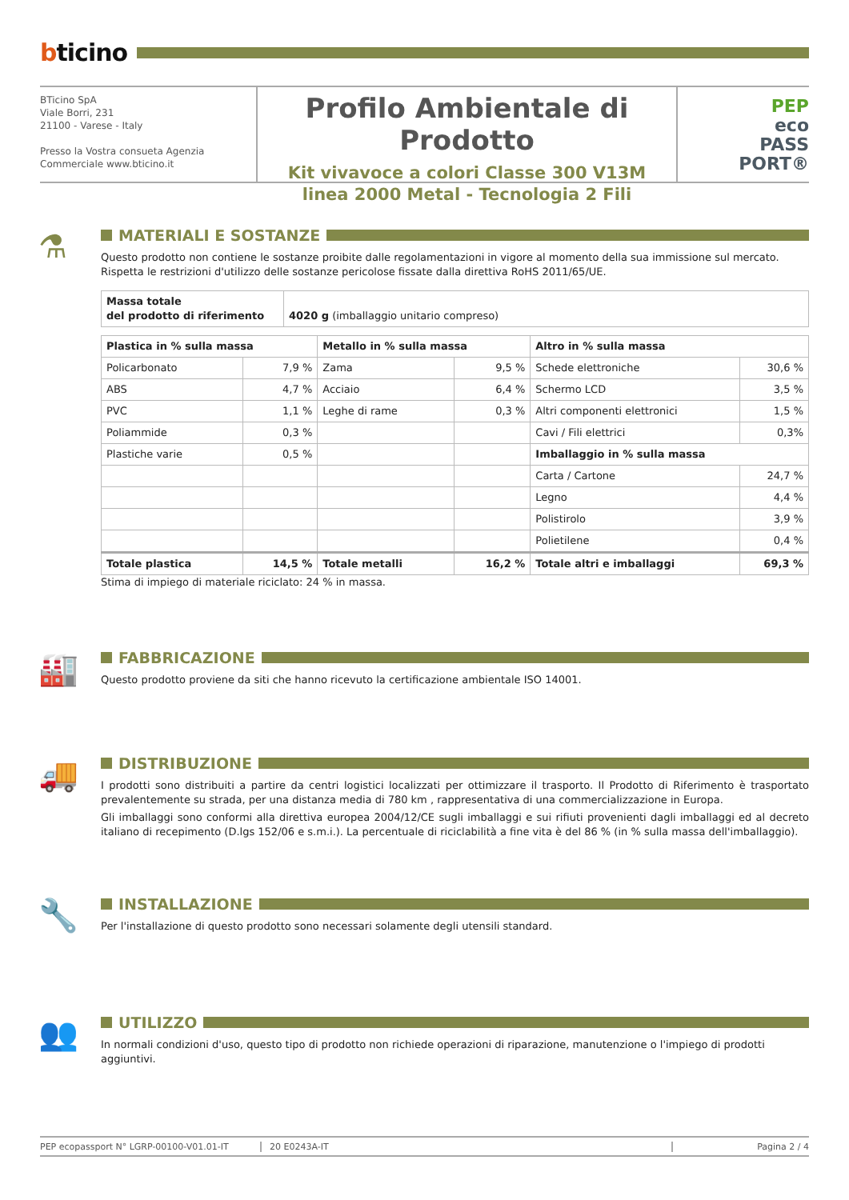bticino
BTicino SpA
Viale Borri, 231
21100 - Varese - Italy
Presso la Vostra consueta Agenzia
Commerciale www.bticino.it
Profilo Ambientale di Prodotto
Kit vivavoce a colori Classe 300 V13M
linea 2000 Metal - Tecnologia 2 Fili
PEP
eco
PASS
PORT®
⚗
MATERIALI E SOSTANZE
Questo prodotto non contiene le sostanze proibite dalle regolamentazioni in vigore al momento della sua immissione sul mercato.
Rispetta le restrizioni d'utilizzo delle sostanze pericolose fissate dalla direttiva RoHS 2011/65/UE.
| Massa totale del prodotto di riferimento | 4020 g (imballaggio unitario compreso) |
| Plastica in % sulla massa | | Metallo in % sulla massa | | Altro in % sulla massa | |
| --- | --- | --- | --- | --- | --- |
| Policarbonato | 7,9 % | Zama | 9,5 % | Schede elettroniche | 30,6 % |
| ABS | 4,7 % | Acciaio | 6,4 % | Schermo LCD | 3,5 % |
| PVC | 1,1 % | Leghe di rame | 0,3 % | Altri componenti elettronici | 1,5 % |
| Poliammide | 0,3 % | | | Cavi / Fili elettrici | 0,3% |
| Plastiche varie | 0,5 % | | | Imballaggio in % sulla massa | |
| | | | | Carta / Cartone | 24,7 % |
| | | | | Legno | 4,4 % |
| | | | | Polistirolo | 3,9 % |
| | | | | Polietilene | 0,4 % |
| Totale plastica | 14,5 % | Totale metalli | 16,2 % | Totale altri e imballaggi | 69,3 % |
Stima di impiego di materiale riciclato: 24 % in massa.
🏭
FABBRICAZIONE
Questo prodotto proviene da siti che hanno ricevuto la certificazione ambientale ISO 14001.
🚚
DISTRIBUZIONE
I prodotti sono distribuiti a partire da centri logistici localizzati per ottimizzare il trasporto. Il Prodotto di Riferimento è trasportato prevalentemente su strada, per una distanza media di 780 km , rappresentativa di una commercializzazione in Europa.
Gli imballaggi sono conformi alla direttiva europea 2004/12/CE sugli imballaggi e sui rifiuti provenienti dagli imballaggi ed al decreto italiano di recepimento (D.lgs 152/06 e s.m.i.). La percentuale di riciclabilità a fine vita è del 86 % (in % sulla massa dell'imballaggio).
🔧
INSTALLAZIONE
Per l'installazione di questo prodotto sono necessari solamente degli utensili standard.
👥
UTILIZZO
In normali condizioni d'uso, questo tipo di prodotto non richiede operazioni di riparazione, manutenzione o l'impiego di prodotti aggiuntivi.
PEP ecopassport N° LGRP-00100-V01.01-IT 20 E0243A-IT Pagina 2 / 4